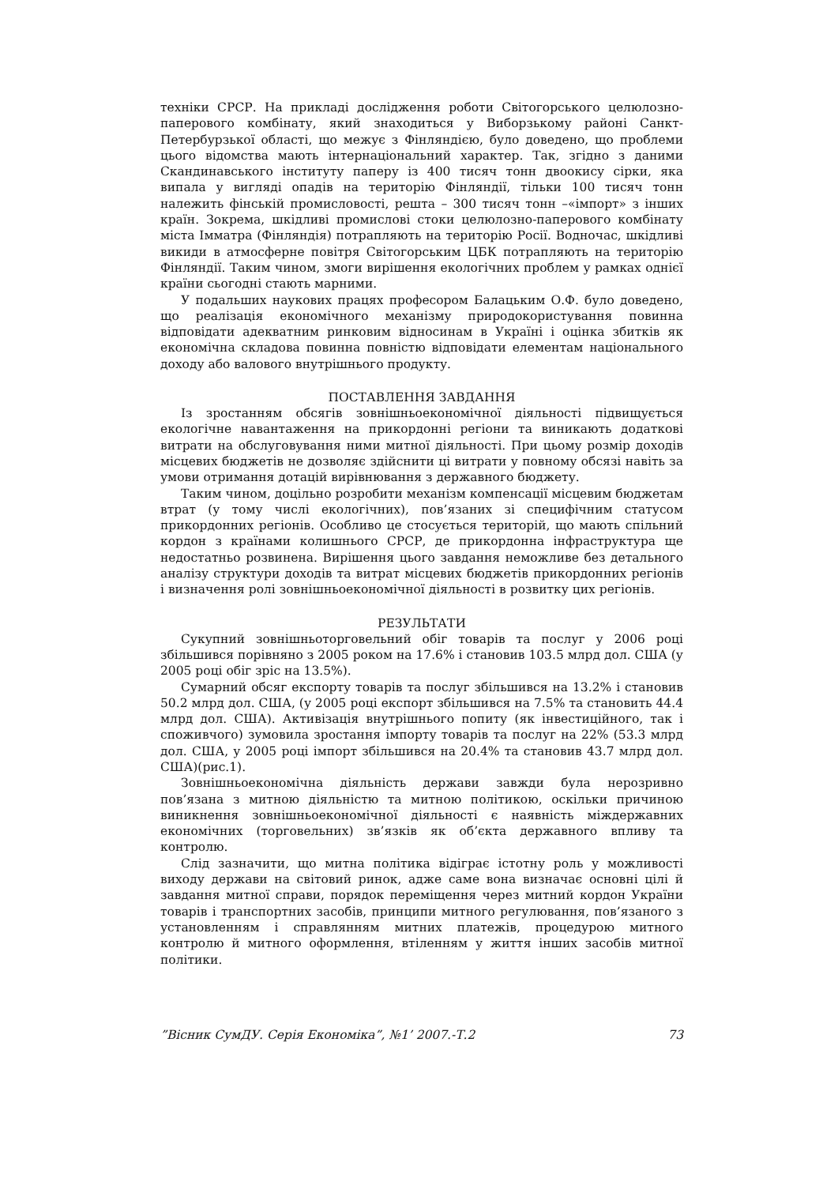техніки СРСР. На прикладі дослідження роботи Світогорського целюлозно-паперового комбінату, який знаходиться у Виборзькому районі Санкт-Петербурзької області, що межує з Фінляндією, було доведено, що проблеми цього відомства мають інтернаціональний характер. Так, згідно з даними Скандинавського інституту паперу із 400 тисяч тонн двоокису сірки, яка випала у вигляді опадів на територію Фінляндії, тільки 100 тисяч тонн належить фінській промисловості, решта – 300 тисяч тонн –«імпорт» з інших країн. Зокрема, шкідливі промислові стоки целюлозно-паперового комбінату міста Імматра (Фінляндія) потрапляють на територію Росії. Водночас, шкідливі викиди в атмосферне повітря Світогорським ЦБК потрапляють на територію Фінляндії. Таким чином, змоги вирішення екологічних проблем у рамках однієї країни сьогодні стають марними.
У подальших наукових працях професором Балацьким О.Ф. було доведено, що реалізація економічного механізму природокористування повинна відповідати адекватним ринковим відносинам в Україні і оцінка збитків як економічна складова повинна повністю відповідати елементам національного доходу або валового внутрішнього продукту.
ПОСТАВЛЕННЯ ЗАВДАННЯ
Із зростанням обсягів зовнішньоекономічної діяльності підвищується екологічне навантаження на прикордонні регіони та виникають додаткові витрати на обслуговування ними митної діяльності. При цьому розмір доходів місцевих бюджетів не дозволяє здійснити ці витрати у повному обсязі навіть за умови отримання дотацій вирівнювання з державного бюджету.
Таким чином, доцільно розробити механізм компенсації місцевим бюджетам втрат (у тому числі екологічних), пов’язаних зі специфічним статусом прикордонних регіонів. Особливо це стосується територій, що мають спільний кордон з країнами колишнього СРСР, де прикордонна інфраструктура ще недостатньо розвинена. Вирішення цього завдання неможливе без детального аналізу структури доходів та витрат місцевих бюджетів прикордонних регіонів і визначення ролі зовнішньоекономічної діяльності в розвитку цих регіонів.
РЕЗУЛЬТАТИ
Сукупний зовнішньоторговельний обіг товарів та послуг у 2006 році збільшився порівняно з 2005 роком на 17.6% і становив 103.5 млрд дол. США (у 2005 році обіг зріс на 13.5%).
Сумарний обсяг експорту товарів та послуг збільшився на 13.2% і становив 50.2 млрд дол. США, (у 2005 році експорт збільшився на 7.5% та становить 44.4 млрд дол. США). Активізація внутрішнього попиту (як інвестиційного, так і споживчого) зумовила зростання імпорту товарів та послуг на 22% (53.3 млрд дол. США, у 2005 році імпорт збільшився на 20.4% та становив 43.7 млрд дол. США)(рис.1).
Зовнішньоекономічна діяльність держави завжди була нерозривно пов’язана з митною діяльністю та митною політикою, оскільки причиною виникнення зовнішньоекономічної діяльності є наявність міждержавних економічних (торговельних) зв’язків як об’єкта державного впливу та контролю.
Слід зазначити, що митна політика відіграє істотну роль у можливості виходу держави на світовий ринок, адже саме вона визначає основні цілі й завдання митної справи, порядок переміщення через митний кордон України товарів і транспортних засобів, принципи митного регулювання, пов’язаного з установленням і справлянням митних платежів, процедурою митного контролю й митного оформлення, втіленням у життя інших засобів митної політики.
”Вісник СумДУ. Серія Економіка”, №1’ 2007.-Т.2 73